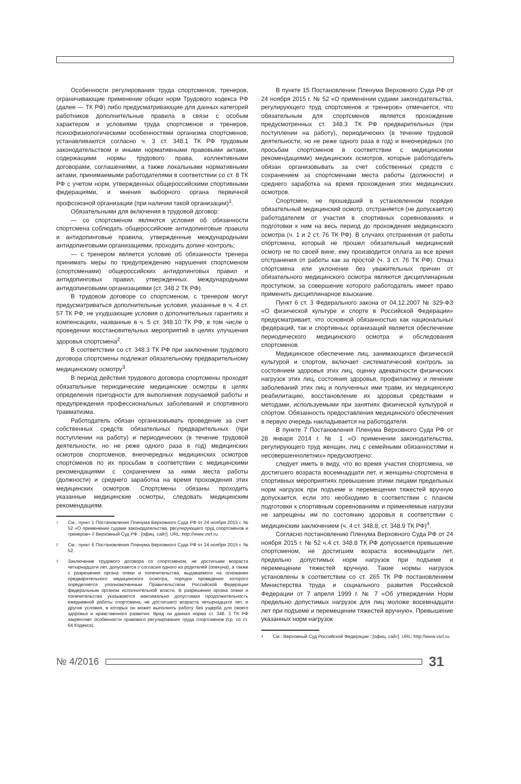Особенности регулирования труда спортсменов, тренеров, ограничивающие применение общих норм Трудового кодекса РФ (далее — ТК РФ) либо предусматривающие для данных категорий работников дополнительные правила в связи с особым характером и условиями труда спортсменов и тренеров, психофизиологическими особенностями организма спортсменов, устанавливаются согласно ч. 3 ст. 348.1 ТК РФ трудовым законодательством и иными нормативными правовыми актами, содержащими нормы трудового права, коллективными договорами, соглашениями, а также локальными нормативными актами, принимаемыми работодателями в соответствии со ст. 8 ТК РФ с учетом норм, утвержденных общероссийскими спортивными федерациями, и мнения выборного органа первичной профсоюзной организации (при наличии такой организации)<sup>1</sup>.
Обязательными для включения в трудовой договор:
— со спортсменом являются условия об обязанности спортсмена соблюдать общероссийские антидопинговые правила и антидопинговые правила, утвержденные международными антидопинговыми организациями, проходить допинг-контроль;
— с тренером является условие об обязанности тренера принимать меры по предупреждению нарушения спортсменом (спортсменами) общероссийских антидопинговых правил и антидопинговых правил, утвержденных международными антидопинговыми организациями (ст. 348.2 ТК РФ).
В трудовом договоре со спортсменом, с тренером могут предусматриваться дополнительные условия, указанные в ч. 4 ст. 57 ТК РФ, не ухудшающие условия о дополнительных гарантиях и компенсациях, названные в ч. 5 ст. 348.10 ТК РФ, в том числе о проведении восстановительных мероприятий в целях улучшения здоровья спортсмена<sup>2</sup>.
В соответствии со ст. 348.3 ТК РФ при заключении трудового договора спортсмены подлежат обязательному предварительному медицинскому осмотру<sup>3</sup>.
В период действия трудового договора спортсмены проходят обязательные периодические медицинские осмотры в целях определения пригодности для выполнения поручаемой работы и предупреждения профессиональных заболеваний и спортивного травматизма.
Работодатель обязан организовывать проведение за счет собственных средств обязательных предварительных (при поступлении на работу) и периодических (в течение трудовой деятельности, но не реже одного раза в год) медицинских осмотров спортсменов, внеочередных медицинских осмотров спортсменов по их просьбам в соответствии с медицинскими рекомендациями с сохранением за ними места работы (должности) и среднего заработка на время прохождения этих медицинских осмотров. Спортсмены обязаны проходить указанные медицинские осмотры, следовать медицинским рекомендациям.
1 См.: пункт 1 Постановления Пленума Верховного Суда РФ от 24 ноября 2015 г. № 52 «О применении судами законодательства, регулирующего труд спортсменов и тренеров» // Верховный Суд РФ : [офиц. сайт]. URL: http://www.vsrf.ru.
2 См.: пункт 6 Постановления Пленума Верховного Суда РФ от 24 ноября 2015 г. № 52.
3 Заключение трудового договора со спортсменом, не достигшим возраста четырнадцати лет, допускается с согласия одного из родителей (опекуна), а также с разрешения органа опеки и попечительства, выдаваемого на основании предварительного медицинского осмотра, порядок проведения которого определяется уполномоченным Правительством Российской Федерации федеральным органом исполнительной власти. В разрешении органа опеки и попечительства указываются максимально допустимая продолжительность ежедневной работы спортсмена, не достигшего возраста четырнадцати лет, и другие условия, в которых он может выполнять работу без ущерба для своего здоровья и нравственного развития. Вряд ли данная норма ст. 348. 3 ТК РФ закрепляет особенности правового регулирования труда спортсменов (ср. со ст. 64 Кодекса).
В пункте 15 Постановлении Пленума Верховного Суда РФ от 24 ноября 2015 г. № 52 «О применении судами законодательства, регулирующего труд спортсменов и тренеров» отмечается, что обязательным для спортсменов является прохождение предусмотренных ст. 348.3 ТК РФ предварительных (при поступлении на работу), периодических (в течение трудовой деятельности, но не реже одного раза в год) и внеочередных (по просьбам спортсменов в соответствии с медицинскими рекомендациями) медицинских осмотров, которые работодатель обязан организовывать за счет собственных средств с сохранением за спортсменами места работы (должности) и среднего заработка на время прохождения этих медицинских осмотров.
Спортсмен, не прошедший в установленном порядке обязательный медицинский осмотр, отстраняется (не допускается) работодателем от участия в спортивных соревнованиях и подготовки к ним на весь период до прохождения медицинского осмотра (ч. 1 и 2 ст. 76 ТК РФ). В случаях отстранения от работы спортсмена, который не прошел обязательный медицинский осмотр не по своей вине, ему производится оплата за все время отстранения от работы как за простой (ч. 3 ст. 76 ТК РФ). Отказ спортсмена или уклонение без уважительных причин от обязательного медицинского осмотра являются дисциплинарным проступком, за совершение которого работодатель имеет право применить дисциплинарное взыскание.
Пункт 6 ст. 3 Федерального закона от 04.12.2007 № 329-ФЗ «О физической культуре и спорте в Российской Федерации» предусматривает, что основной обязанностью как национальных федераций, так и спортивных организаций является обеспечение периодического медицинского осмотра и обследования спортсменов.
Медицинское обеспечение лиц, занимающихся физической культурой и спортом, включает систематический контроль за состоянием здоровья этих лиц, оценку адекватности физических нагрузок этих лиц, состояния здоровья, профилактику и лечение заболеваний этих лиц и полученных ими травм, их медицинскую реабилитацию, восстановление их здоровья средствами и методами, используемыми при занятиях физической культурой и спортом. Обязанность предоставления медицинского обеспечения в первую очередь накладывается на работодателя.
В пункте 7 Постановления Пленума Верховного Суда РФ от 28 января 2014 г. № 1 «О применении законодательства, регулирующего труд женщин, лиц с семейными обязанностями и несовершеннолетних» предусмотрено:
следует иметь в виду, что во время участия спортсмена, не достигшего возраста восемнадцати лет, и женщины-спортсмена в спортивных мероприятиях превышение этими лицами предельных норм нагрузок при подъеме и перемещении тяжестей вручную допускается, если это необходимо в соответствии с планом подготовки к спортивным соревнованиям и применяемые нагрузки не запрещены им по состоянию здоровья в соответствии с медицинским заключением (ч. 4 ст. 348.8, ст. 348.9 ТК РФ)<sup>4</sup>.
Согласно постановлению Пленума Верховного Суда РФ от 24 ноября 2015 г. № 52 ч.4 ст. 348.8 ТК РФ допускается превышение спортсменом, не достигшим возраста восемнадцати лет, предельно допустимых норм нагрузок при подъеме и перемещении тяжестей вручную. Такие нормы нагрузок установлены в соответствии со ст. 265 ТК РФ постановлением Министерства труда и социального развития Российской Федерации от 7 апреля 1999 г. № 7 «Об утверждении Норм предельно допустимых нагрузок для лиц моложе восемнадцати лет при подъеме и перемещении тяжестей вручную». Превышение указанных норм нагрузок
4 См.: Верховный Суд Российской Федерации : [офиц. сайт]. URL: http://www.vsrf.ru.
№ 4/2016
31